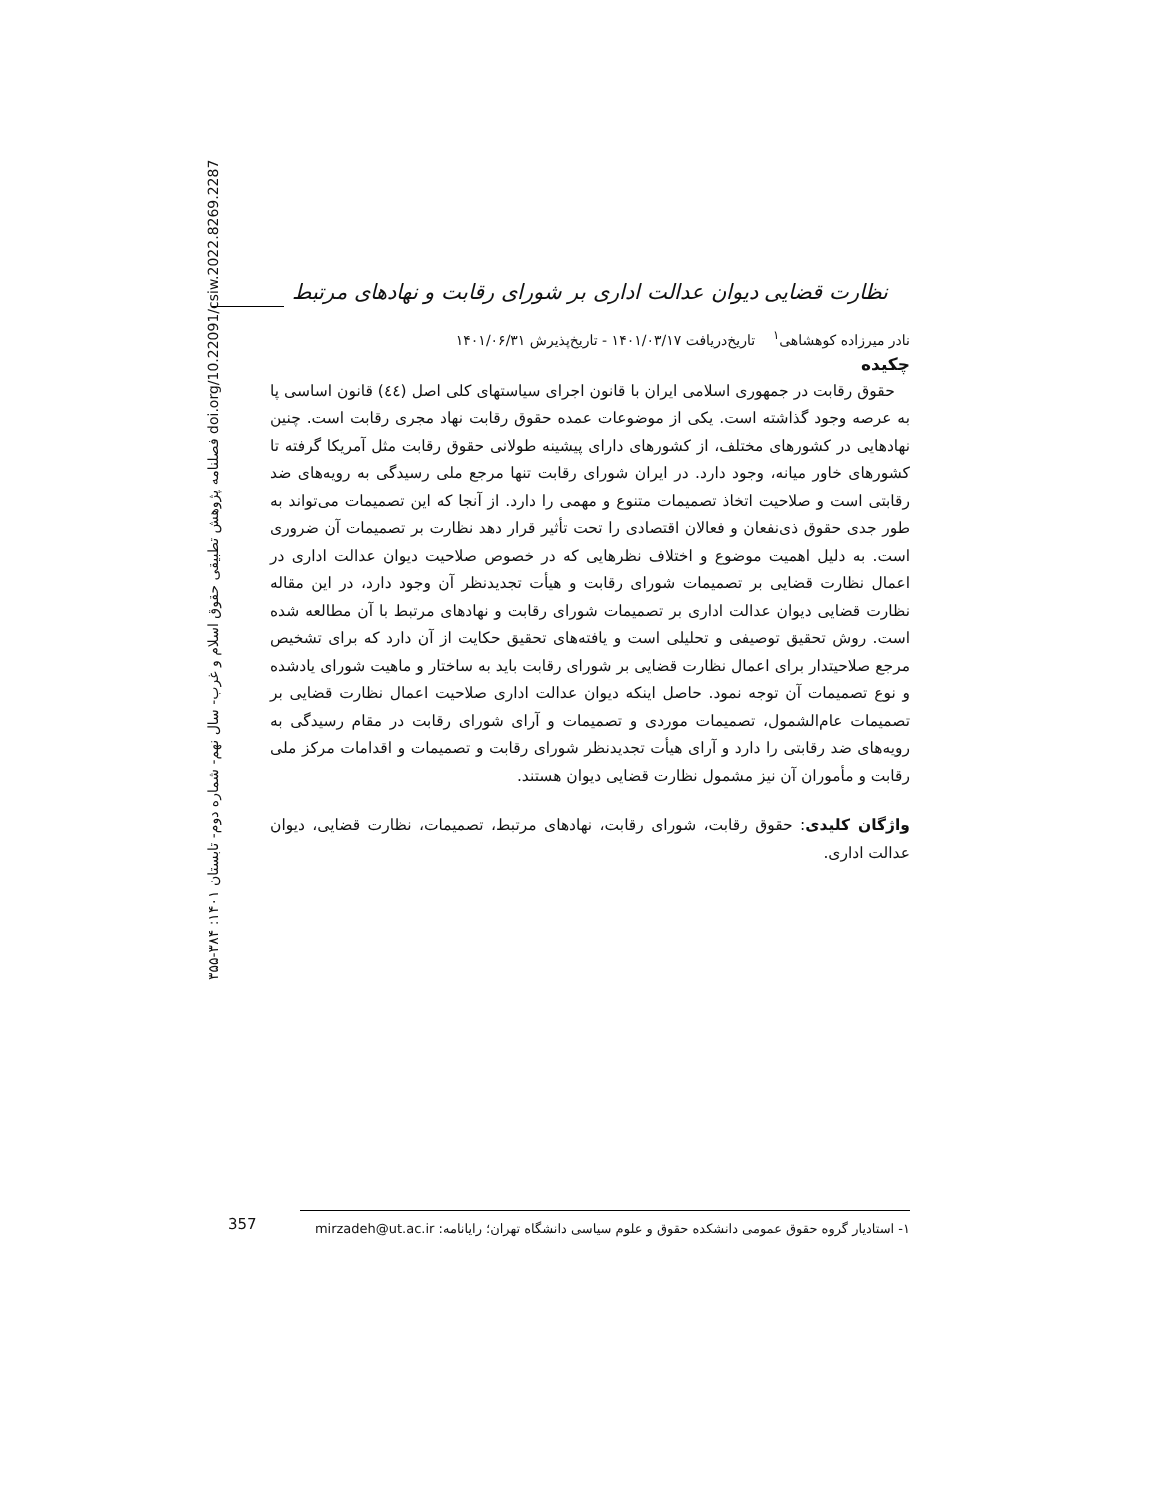فصلنامه پژوهش تطبیقی حقوق اسلام و غرب- سال نهم- شماره دوم- تابستان ۱۴۰۱: ۳۸۴-۳۵۵ doi.org/10.22091/csiw.2022.8269.2287
نظارت قضایی دیوان عدالت اداری بر شورای رقابت و نهادهای مرتبط
نادر میرزاده کوهشاهی<sup>۱</sup> تاریخ‌دریافت ۱۴۰۱/۰۳/۱۷ - تاریخ‌پذیرش ۱۴۰۱/۰۶/۳۱
چکیده
حقوق رقابت در جمهوری اسلامی ایران با قانون اجرای سیاستهای کلی اصل (٤٤) قانون اساسی پا به عرصه وجود گذاشته است. یکی از موضوعات عمده حقوق رقابت نهاد مجری رقابت است. چنین نهادهایی در کشورهای مختلف، از کشورهای دارای پیشینه طولانی حقوق رقابت مثل آمریکا گرفته تا کشورهای خاور میانه، وجود دارد. در ایران شورای رقابت تنها مرجع ملی رسیدگی به رویه‌های ضد رقابتی است و صلاحیت اتخاذ تصمیمات متنوع و مهمی را دارد. از آنجا که این تصمیمات می‌تواند به طور جدی حقوق ذی‌نفعان و فعالان اقتصادی را تحت تأثیر قرار دهد نظارت بر تصمیمات آن ضروری است. به دلیل اهمیت موضوع و اختلاف نظرهایی که در خصوص صلاحیت دیوان عدالت اداری در اعمال نظارت قضایی بر تصمیمات شورای رقابت و هیأت تجدیدنظر آن وجود دارد، در این مقاله نظارت قضایی دیوان عدالت اداری بر تصمیمات شورای رقابت و نهادهای مرتبط با آن مطالعه شده است. روش تحقیق توصیفی و تحلیلی است و یافته‌های تحقیق حکایت از آن دارد که برای تشخیص مرجع صلاحیتدار برای اعمال نظارت قضایی بر شورای رقابت باید به ساختار و ماهیت شورای یادشده و نوع تصمیمات آن توجه نمود. حاصل اینکه دیوان عدالت اداری صلاحیت اعمال نظارت قضایی بر تصمیمات عام‌الشمول، تصمیمات موردی و تصمیمات و آرای شورای رقابت در مقام رسیدگی به رویه‌های ضد رقابتی را دارد و آرای هیأت تجدیدنظر شورای رقابت و تصمیمات و اقدامات مرکز ملی رقابت و مأموران آن نیز مشمول نظارت قضایی دیوان هستند.
واژگان کلیدی: حقوق رقابت، شورای رقابت، نهادهای مرتبط، تصمیمات، نظارت قضایی، دیوان عدالت اداری.
357
۱- استادیار گروه حقوق عمومی دانشکده حقوق و علوم سیاسی دانشگاه تهران؛ رایانامه: mirzadeh@ut.ac.ir